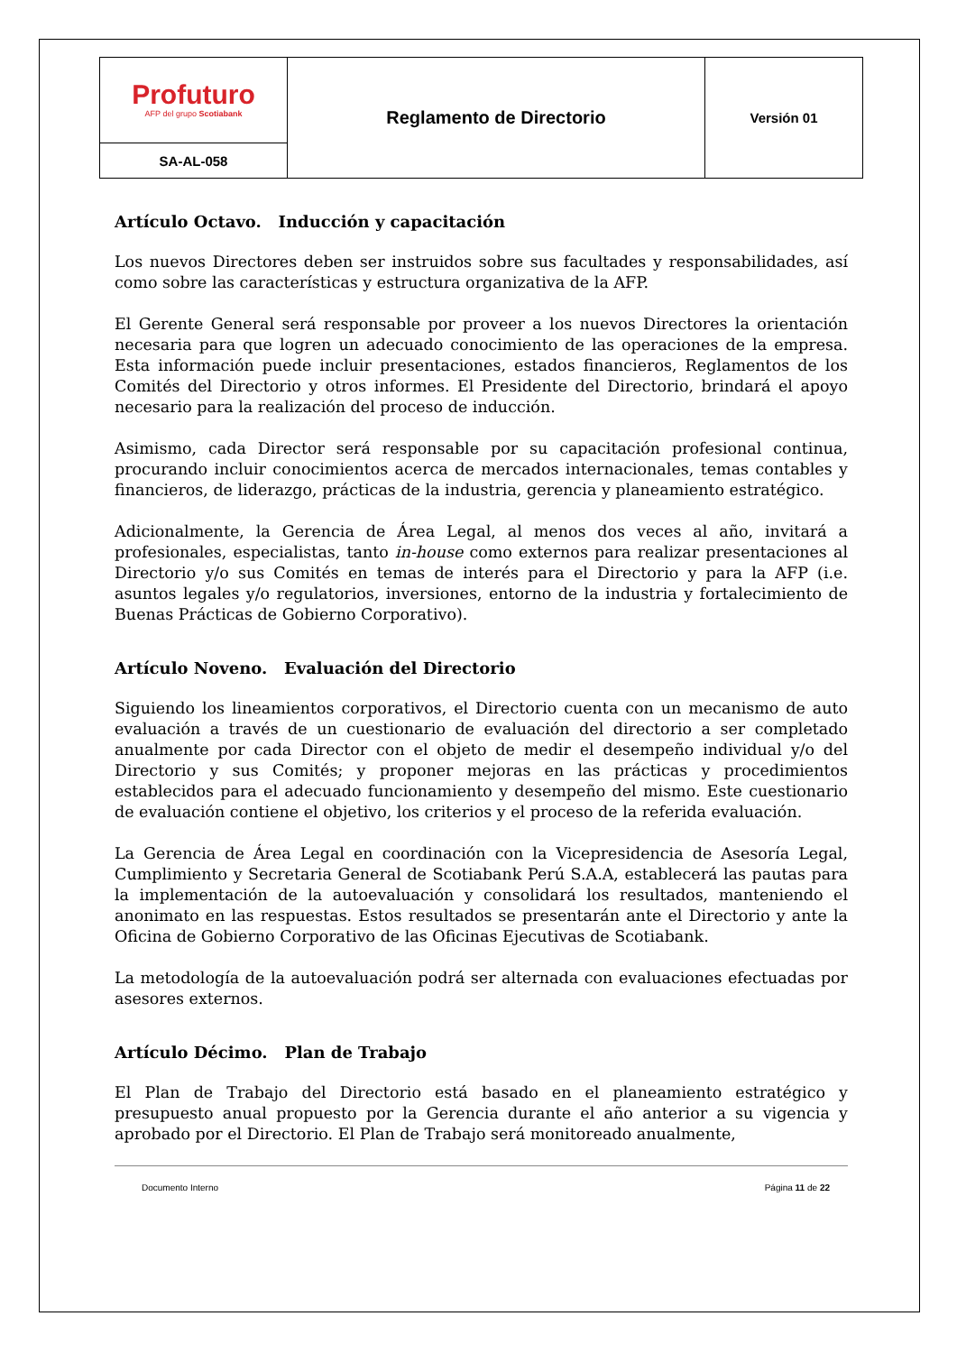| Profuturo AFP del grupo Scotiabank | Reglamento de Directorio | Versión 01 |
| SA-AL-058 | | |
Artículo Octavo. Inducción y capacitación
Los nuevos Directores deben ser instruidos sobre sus facultades y responsabilidades, así como sobre las características y estructura organizativa de la AFP.
El Gerente General será responsable por proveer a los nuevos Directores la orientación necesaria para que logren un adecuado conocimiento de las operaciones de la empresa. Esta información puede incluir presentaciones, estados financieros, Reglamentos de los Comités del Directorio y otros informes. El Presidente del Directorio, brindará el apoyo necesario para la realización del proceso de inducción.
Asimismo, cada Director será responsable por su capacitación profesional continua, procurando incluir conocimientos acerca de mercados internacionales, temas contables y financieros, de liderazgo, prácticas de la industria, gerencia y planeamiento estratégico.
Adicionalmente, la Gerencia de Área Legal, al menos dos veces al año, invitará a profesionales, especialistas, tanto in-house como externos para realizar presentaciones al Directorio y/o sus Comités en temas de interés para el Directorio y para la AFP (i.e. asuntos legales y/o regulatorios, inversiones, entorno de la industria y fortalecimiento de Buenas Prácticas de Gobierno Corporativo).
Artículo Noveno. Evaluación del Directorio
Siguiendo los lineamientos corporativos, el Directorio cuenta con un mecanismo de auto evaluación a través de un cuestionario de evaluación del directorio a ser completado anualmente por cada Director con el objeto de medir el desempeño individual y/o del Directorio y sus Comités; y proponer mejoras en las prácticas y procedimientos establecidos para el adecuado funcionamiento y desempeño del mismo. Este cuestionario de evaluación contiene el objetivo, los criterios y el proceso de la referida evaluación.
La Gerencia de Área Legal en coordinación con la Vicepresidencia de Asesoría Legal, Cumplimiento y Secretaria General de Scotiabank Perú S.A.A, establecerá las pautas para la implementación de la autoevaluación y consolidará los resultados, manteniendo el anonimato en las respuestas. Estos resultados se presentarán ante el Directorio y ante la Oficina de Gobierno Corporativo de las Oficinas Ejecutivas de Scotiabank.
La metodología de la autoevaluación podrá ser alternada con evaluaciones efectuadas por asesores externos.
Artículo Décimo. Plan de Trabajo
El Plan de Trabajo del Directorio está basado en el planeamiento estratégico y presupuesto anual propuesto por la Gerencia durante el año anterior a su vigencia y aprobado por el Directorio. El Plan de Trabajo será monitoreado anualmente,
Documento Interno Página 11 de 22